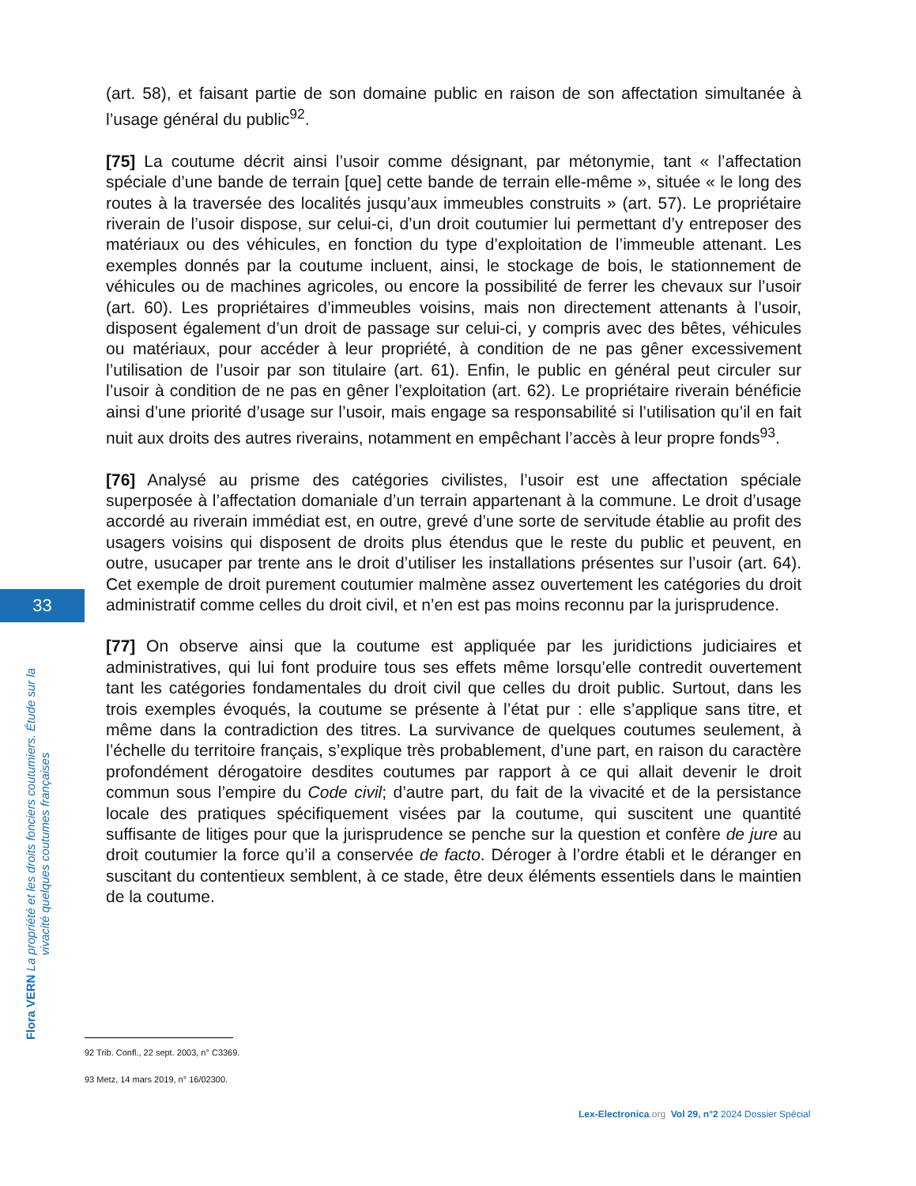(art. 58), et faisant partie de son domaine public en raison de son affectation simultanée à l’usage général du public<sup>92</sup>.
[75] La coutume décrit ainsi l’usoir comme désignant, par métonymie, tant « l’affectation spéciale d’une bande de terrain [que] cette bande de terrain elle-même », située « le long des routes à la traversée des localités jusqu’aux immeubles construits » (art. 57). Le propriétaire riverain de l’usoir dispose, sur celui-ci, d’un droit coutumier lui permettant d’y entreposer des matériaux ou des véhicules, en fonction du type d’exploitation de l’immeuble attenant. Les exemples donnés par la coutume incluent, ainsi, le stockage de bois, le stationnement de véhicules ou de machines agricoles, ou encore la possibilité de ferrer les chevaux sur l’usoir (art. 60). Les propriétaires d’immeubles voisins, mais non directement attenants à l’usoir, disposent également d’un droit de passage sur celui-ci, y compris avec des bêtes, véhicules ou matériaux, pour accéder à leur propriété, à condition de ne pas gêner excessivement l’utilisation de l’usoir par son titulaire (art. 61). Enfin, le public en général peut circuler sur l’usoir à condition de ne pas en gêner l’exploitation (art. 62). Le propriétaire riverain bénéficie ainsi d’une priorité d’usage sur l’usoir, mais engage sa responsabilité si l’utilisation qu’il en fait nuit aux droits des autres riverains, notamment en empêchant l’accès à leur propre fonds<sup>93</sup>.
[76] Analysé au prisme des catégories civilistes, l’usoir est une affectation spéciale superposée à l’affectation domaniale d’un terrain appartenant à la commune. Le droit d’usage accordé au riverain immédiat est, en outre, grevé d’une sorte de servitude établie au profit des usagers voisins qui disposent de droits plus étendus que le reste du public et peuvent, en outre, usucaper par trente ans le droit d’utiliser les installations présentes sur l’usoir (art. 64). Cet exemple de droit purement coutumier malmène assez ouvertement les catégories du droit administratif comme celles du droit civil, et n’en est pas moins reconnu par la jurisprudence.
[77] On observe ainsi que la coutume est appliquée par les juridictions judiciaires et administratives, qui lui font produire tous ses effets même lorsqu’elle contredit ouvertement tant les catégories fondamentales du droit civil que celles du droit public. Surtout, dans les trois exemples évoqués, la coutume se présente à l’état pur : elle s’applique sans titre, et même dans la contradiction des titres. La survivance de quelques coutumes seulement, à l’échelle du territoire français, s’explique très probablement, d’une part, en raison du caractère profondément dérogatoire desdites coutumes par rapport à ce qui allait devenir le droit commun sous l’empire du Code civil; d’autre part, du fait de la vivacité et de la persistance locale des pratiques spécifiquement visées par la coutume, qui suscitent une quantité suffisante de litiges pour que la jurisprudence se penche sur la question et confère de jure au droit coutumier la force qu’il a conservée de facto. Déroger à l’ordre établi et le déranger en suscitant du contentieux semblent, à ce stade, être deux éléments essentiels dans le maintien de la coutume.
33
Flora VERN La propriété et les droits fonciers coutumiers. Étude sur la vivacité quelques coutumes françaises
92 Trib. Confl., 22 sept. 2003, n° C3369.
93 Metz, 14 mars 2019, n° 16/02300.
Lex-Electronica.org Vol 29, n°2 2024 Dossier Spécial